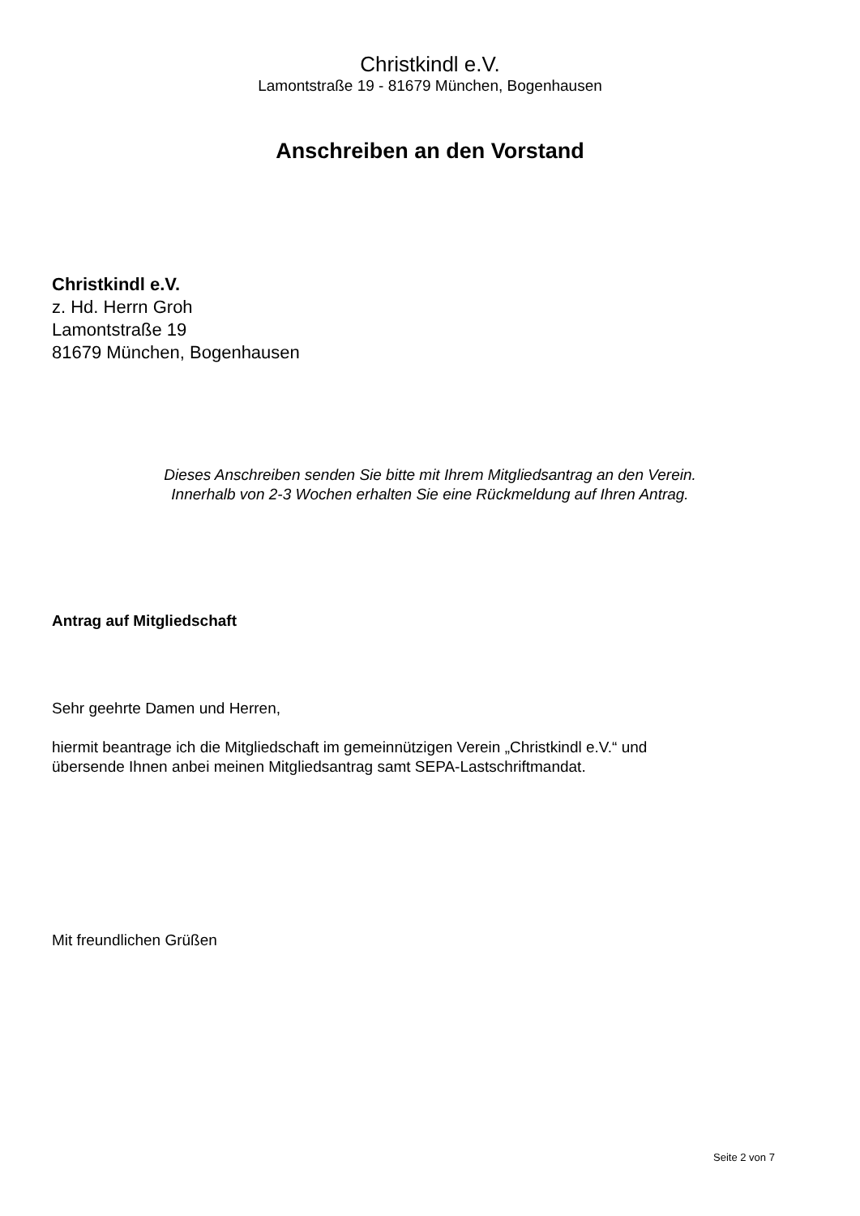Christkindl e.V.
Lamontstraße 19 - 81679 München, Bogenhausen
Anschreiben an den Vorstand
Christkindl e.V.
z. Hd. Herrn Groh
Lamontstraße 19
81679 München, Bogenhausen
Dieses Anschreiben senden Sie bitte mit Ihrem Mitgliedsantrag an den Verein.
Innerhalb von 2-3 Wochen erhalten Sie eine Rückmeldung auf Ihren Antrag.
Antrag auf Mitgliedschaft
Sehr geehrte Damen und Herren,
hiermit beantrage ich die Mitgliedschaft im gemeinnützigen Verein „Christkindl e.V.“ und
übersende Ihnen anbei meinen Mitgliedsantrag samt SEPA-Lastschriftmandat.
Mit freundlichen Grüßen
Seite 2 von 7